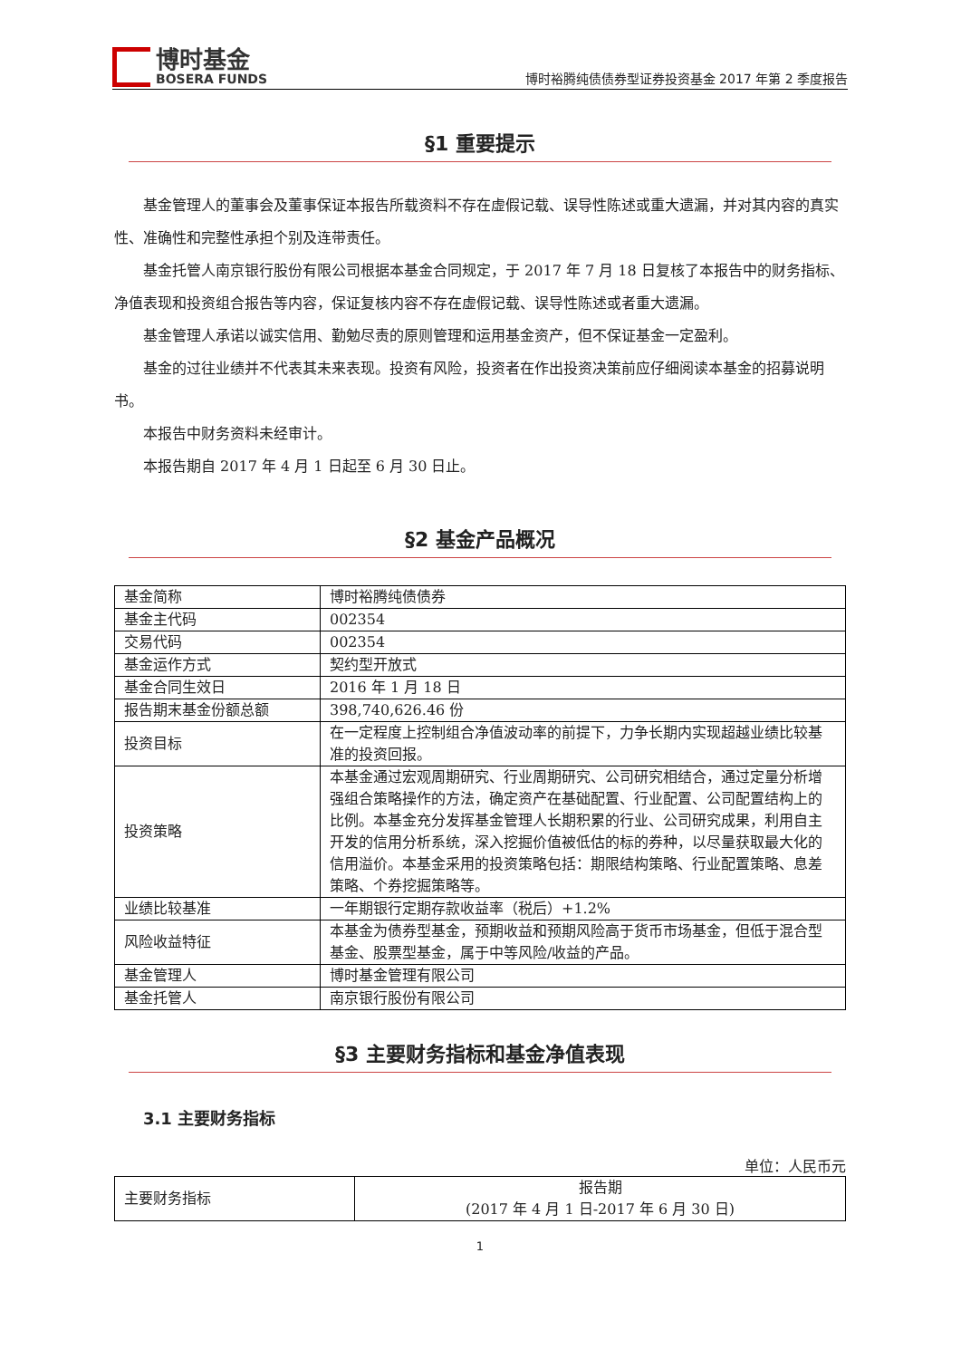博时基金
BOSERA FUNDS
博时裕腾纯债债券型证券投资基金 2017 年第 2 季度报告
§1 重要提示
基金管理人的董事会及董事保证本报告所载资料不存在虚假记载、误导性陈述或重大遗漏，并对其内容的真实性、准确性和完整性承担个别及连带责任。
基金托管人南京银行股份有限公司根据本基金合同规定，于 2017 年 7 月 18 日复核了本报告中的财务指标、净值表现和投资组合报告等内容，保证复核内容不存在虚假记载、误导性陈述或者重大遗漏。
基金管理人承诺以诚实信用、勤勉尽责的原则管理和运用基金资产，但不保证基金一定盈利。
基金的过往业绩并不代表其未来表现。投资有风险，投资者在作出投资决策前应仔细阅读本基金的招募说明书。
本报告中财务资料未经审计。
本报告期自 2017 年 4 月 1 日起至 6 月 30 日止。
§2 基金产品概况
| 基金简称 | 博时裕腾纯债债券 |
| 基金主代码 | 002354 |
| 交易代码 | 002354 |
| 基金运作方式 | 契约型开放式 |
| 基金合同生效日 | 2016 年 1 月 18 日 |
| 报告期末基金份额总额 | 398,740,626.46 份 |
| 投资目标 | 在一定程度上控制组合净值波动率的前提下，力争长期内实现超越业绩比较基准的投资回报。 |
| 投资策略 | 本基金通过宏观周期研究、行业周期研究、公司研究相结合，通过定量分析增强组合策略操作的方法，确定资产在基础配置、行业配置、公司配置结构上的比例。本基金充分发挥基金管理人长期积累的行业、公司研究成果，利用自主开发的信用分析系统，深入挖掘价值被低估的标的券种，以尽量获取最大化的信用溢价。本基金采用的投资策略包括：期限结构策略、行业配置策略、息差策略、个券挖掘策略等。 |
| 业绩比较基准 | 一年期银行定期存款收益率（税后）+1.2% |
| 风险收益特征 | 本基金为债券型基金，预期收益和预期风险高于货币市场基金，但低于混合型基金、股票型基金，属于中等风险/收益的产品。 |
| 基金管理人 | 博时基金管理有限公司 |
| 基金托管人 | 南京银行股份有限公司 |
§3 主要财务指标和基金净值表现
3.1 主要财务指标
单位：人民币元
| 主要财务指标 | 报告期 (2017 年 4 月 1 日-2017 年 6 月 30 日) |
1